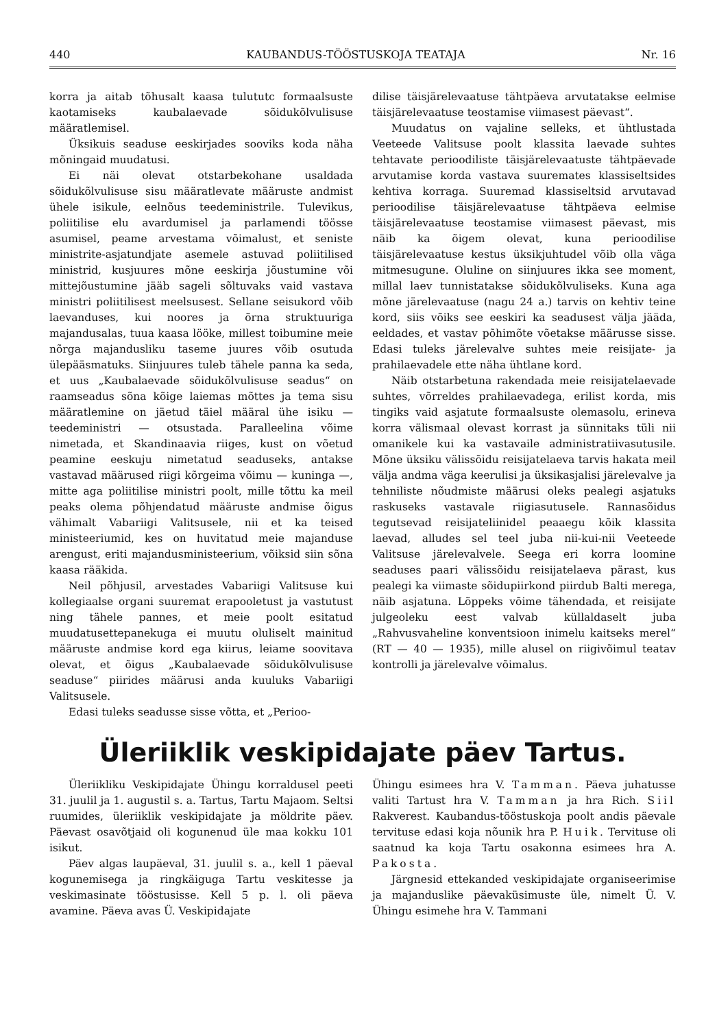440 KAUBANDUS-TÖÖSTUSKOJA TEATAJA Nr. 16
korra ja aitab tõhusalt kaasa tulututc formaalsuste kaotamiseks kaubalaevade sõidukõlvulisuse määratlemisel.
Üksikuis seaduse eeskirjades sooviks koda näha mõningaid muudatusi.
Ei näi olevat otstarbekohane usaldada sõidukõlvulisuse sisu määratlevate määruste andmist ühele isikule, eelnõus teedeministrile. Tulevikus, poliitilise elu avardumisel ja parlamendi töösse asumisel, peame arvestama võimalust, et seniste ministrite-asjatundjate asemele astuvad poliitilised ministrid, kusjuures mõne eeskirja jõustumine või mittejõustumine jääb sageli sõltuvaks vaid vastava ministri poliitilisest meelsusest. Sellane seisukord võib laevanduses, kui noores ja õrna struktuuriga majandusalas, tuua kaasa lööke, millest toibumine meie nõrga majandusliku taseme juures võib osutuda ülepääsmatuks. Siinjuures tuleb tähele panna ka seda, et uus „Kaubalaevade sõidukõlvulisuse seadus“ on raamseadus sõna kõige laiemas mõttes ja tema sisu määratlemine on jäetud täiel määral ühe isiku — teedeministri — otsustada. Paralleelina võime nimetada, et Skandinaavia riiges, kust on võetud peamine eeskuju nimetatud seaduseks, antakse vastavad määrused riigi kõrgeima võimu — kuninga —, mitte aga poliitilise ministri poolt, mille tõttu ka meil peaks olema põhjendatud määruste andmise õigus vähimalt Vabariigi Valitsusele, nii et ka teised ministeeriumid, kes on huvitatud meie majanduse arengust, eriti majandusministeerium, võiksid siin sõna kaasa rääkida.
Neil põhjusil, arvestades Vabariigi Valitsuse kui kollegiaalse organi suuremat erapooletust ja vastutust ning tähele pannes, et meie poolt esitatud muudatusettepanekuga ei muutu oluliselt mainitud määruste andmise kord ega kiirus, leiame soovitava olevat, et õigus „Kaubalaevade sõidukõlvulisuse seaduse“ piirides määrusi anda kuuluks Vabariigi Valitsusele.
Edasi tuleks seadusse sisse võtta, et „Perioo-
dilise täisjärelevaatuse tähtpäeva arvutatakse eelmise täisjärelevaatuse teostamise viimasest päevast“.
Muudatus on vajaline selleks, et ühtlustada Veeteede Valitsuse poolt klassita laevade suhtes tehtavate perioodiliste täisjärelevaatuste tähtpäevade arvutamise korda vastava suuremates klassiseltsides kehtiva korraga. Suuremad klassiseltsid arvutavad perioodilise täisjärelevaatuse tähtpäeva eelmise täisjärelevaatuse teostamise viimasest päevast, mis näib ka õigem olevat, kuna perioodilise täisjärelevaatuse kestus üksikjuhtudel võib olla väga mitmesugune. Oluline on siinjuures ikka see moment, millal laev tunnistatakse sõidukõlvuliseks. Kuna aga mõne järelevaatuse (nagu 24 a.) tarvis on kehtiv teine kord, siis võiks see eeskiri ka seadusest välja jääda, eeldades, et vastav põhimõte võetakse määrusse sisse. Edasi tuleks järelevalve suhtes meie reisijate- ja prahilaevadele ette näha ühtlane kord.
Näib otstarbetuna rakendada meie reisijatelaevade suhtes, võrreldes prahilaevadega, erilist korda, mis tingiks vaid asjatute formaalsuste olemasolu, erineva korra välismaal olevast korrast ja sünnitaks tüli nii omanikele kui ka vastavaile administratiivasutusile. Mõne üksiku välissõidu reisijatelaeva tarvis hakata meil välja andma väga keerulisi ja üksikasjalisi järelevalve ja tehniliste nõudmiste määrusi oleks pealegi asjatuks raskuseks vastavale riigiasutusele. Rannasõidus tegutsevad reisijateliinidel peaaegu kõik klassita laevad, alludes sel teel juba nii-kui-nii Veeteede Valitsuse järelevalvele. Seega eri korra loomine seaduses paari välissõidu reisijatelaeva pärast, kus pealegi ka viimaste sõidupiirkond piirdub Balti merega, näib asjatuna. Lõppeks võime tähendada, et reisijate julgeoleku eest valvab küllaldaselt juba „Rahvusvaheline konventsioon inimelu kaitseks merel“ (RT — 40 — 1935), mille alusel on riigivõimul teatav kontrolli ja järelevalve võimalus.
Üleriiklik veskipidajate päev Tartus.
Üleriikliku Veskipidajate Ühingu korraldusel peeti 31. juulil ja 1. augustil s. a. Tartus, Tartu Majaom. Seltsi ruumides, üleriiklik veskipidajate ja möldrite päev. Päevast osavõtjaid oli kogunenud üle maa kokku 101 isikut.
Päev algas laupäeval, 31. juulil s. a., kell 1 päeval kogunemisega ja ringkäiguga Tartu veskitesse ja veskimasinate tööstusisse. Kell 5 p. l. oli päeva avamine. Päeva avas Ü. Veskipidajate
Ühingu esimees hra V. Tamman. Päeva juhatusse valiti Tartust hra V. Tamman ja hra Rich. Siil Rakverest. Kaubandus-tööstuskoja poolt andis päevale tervituse edasi koja nõunik hra P. Huik. Tervituse oli saatnud ka koja Tartu osakonna esimees hra A. Pakosta.
Järgnesid ettekanded veskipidajate organiseerimise ja majanduslike päevaküsimuste üle, nimelt Ü. V. Ühingu esimehe hra V. Tammani